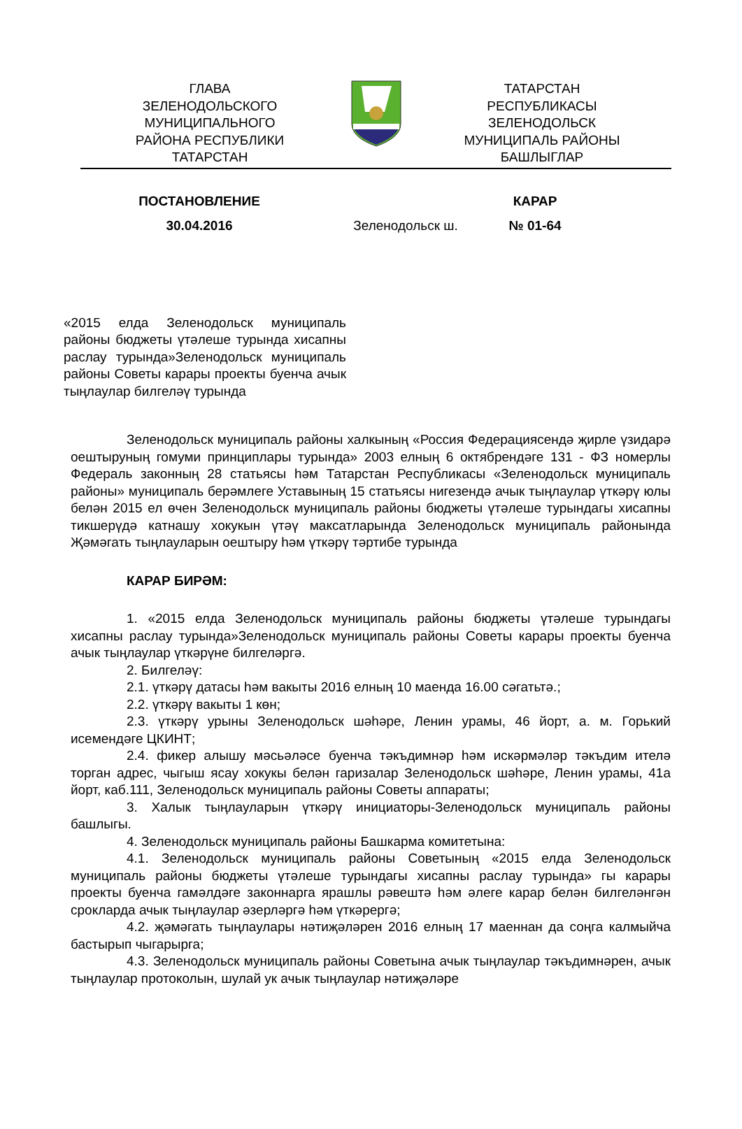ГЛАВА
ЗЕЛЕНОДОЛЬСКОГО
МУНИЦИПАЛЬНОГО
РАЙОНА РЕСПУБЛИКИ
ТАТАРСТАН
ТАТАРСТАН
РЕСПУБЛИКАСЫ
ЗЕЛЕНОДОЛЬСК
МУНИЦИПАЛЬ РАЙОНЫ
БАШЛЫГЛАР
ПОСТАНОВЛЕНИЕ
30.04.2016
Зеленодольск ш.
КАРАР
№ 01-64
«2015 елда Зеленодольск муниципаль районы бюджеты үтәлеше турында хисапны раслау турында»Зеленодольск муниципаль районы Советы карары проекты буенча ачык тыңлаулар билгеләү турында
Зеленодольск муниципаль районы халкының «Россия Федерациясендә җирле үзидарә оештыруның гомуми принциплары турында» 2003 елның 6 октябрендәге 131 - ФЗ номерлы Федераль законның 28 статьясы һәм Татарстан Республикасы «Зеленодольск муниципаль районы» муниципаль берәмлеге Уставының 15 статьясы нигезендә ачык тыңлаулар үткәрү юлы белән 2015 ел өчен Зеленодольск муниципаль районы бюджеты үтәлеше турындагы хисапны тикшерүдә катнашу хокукын үтәү максатларында Зеленодольск муниципаль районында Җәмәгать тыңлауларын оештыру һәм үткәрү тәртибе турында
КАРАР БИРӘМ:
1. «2015 елда Зеленодольск муниципаль районы бюджеты үтәлеше турындагы хисапны раслау турында»Зеленодольск муниципаль районы Советы карары проекты буенча ачык тыңлаулар үткәрүне билгеләргә.
2. Билгеләү:
2.1. үткәрү датасы һәм вакыты 2016 елның 10 маенда 16.00 сәгатьтә.;
2.2. үткәрү вакыты 1 көн;
2.3. үткәрү урыны Зеленодольск шәһәре, Ленин урамы, 46 йорт, а. м. Горький исемендәге ЦКИНТ;
2.4. фикер алышу мәсьәләсе буенча тәкъдимнәр һәм искәрмәләр тәкъдим ителә торган адрес, чыгыш ясау хокукы белән гаризалар Зеленодольск шәһәре, Ленин урамы, 41а йорт, каб.111, Зеленодольск муниципаль районы Советы аппараты;
3. Халык тыңлауларын үткәрү инициаторы-Зеленодольск муниципаль районы башлыгы.
4. Зеленодольск муниципаль районы Башкарма комитетына:
4.1. Зеленодольск муниципаль районы Советының «2015 елда Зеленодольск муниципаль районы бюджеты үтәлеше турындагы хисапны раслау турында» гы карары проекты буенча гамәлдәге законнарга ярашлы рәвештә һәм әлеге карар белән билгеләнгән срокларда ачык тыңлаулар әзерләргә һәм үткәрергә;
4.2. җәмәгать тыңлаулары нәтиҗәләрен 2016 елның 17 маеннан да соңга калмыйча бастырып чыгарырга;
4.3. Зеленодольск муниципаль районы Советына ачык тыңлаулар тәкъдимнәрен, ачык тыңлаулар протоколын, шулай ук ачык тыңлаулар нәтиҗәләре